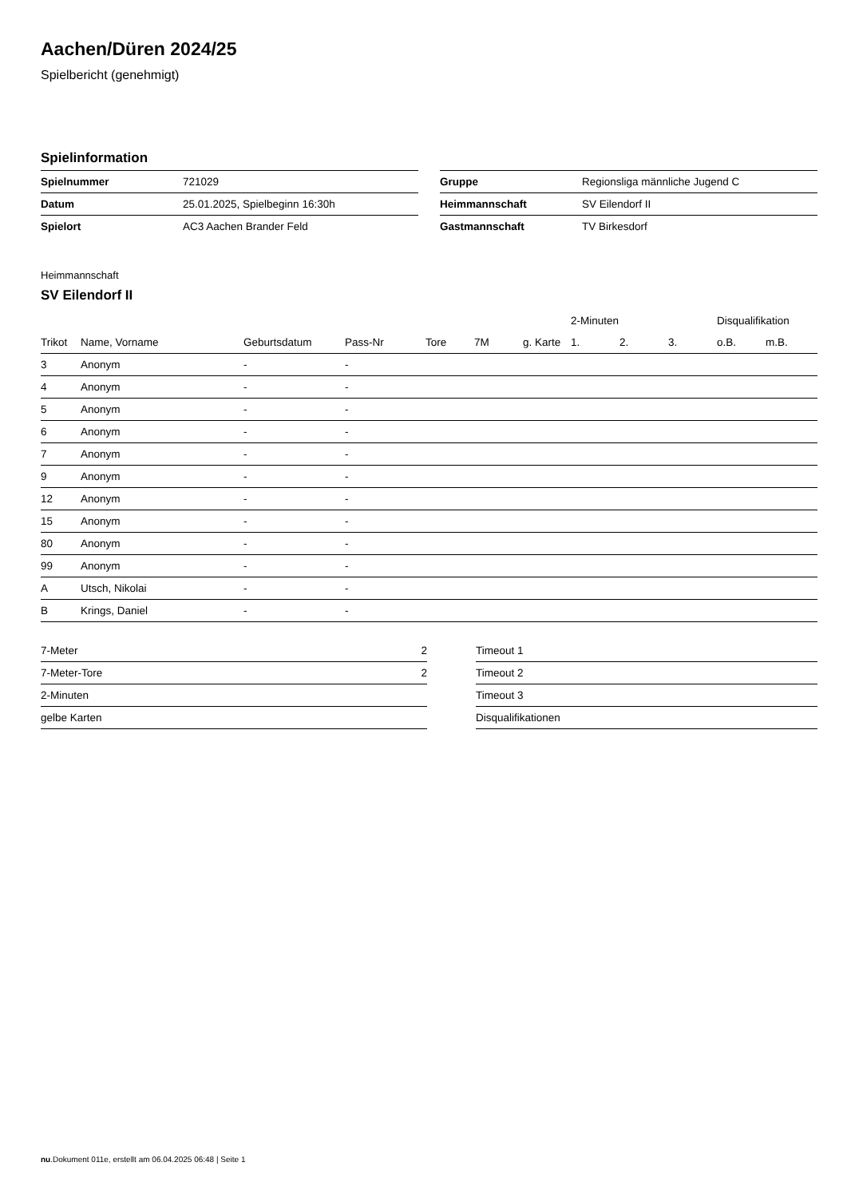Aachen/Düren 2024/25
Spielbericht (genehmigt)
Spielinformation
| Spielnummer | 721029 |
| Datum | 25.01.2025, Spielbeginn 16:30h |
| Spielort | AC3 Aachen Brander Feld |
| Gruppe | Regionsliga männliche Jugend C |
| Heimmannschaft | SV Eilendorf II |
| Gastmannschaft | TV Birkesdorf |
Heimmannschaft
SV Eilendorf II
| | | | | | | | 2-Minuten | | | Disqualifikation | |
| --- | --- | --- | --- | --- | --- | --- | --- | --- | --- | --- | --- |
| Trikot | Name, Vorname | Geburtsdatum | Pass-Nr | Tore | 7M | g. Karte | 1. | 2. | 3. | o.B. | m.B. |
| 3 | Anonym | - | - | | | | | | | | |
| 4 | Anonym | - | - | | | | | | | | |
| 5 | Anonym | - | - | | | | | | | | |
| 6 | Anonym | - | - | | | | | | | | |
| 7 | Anonym | - | - | | | | | | | | |
| 9 | Anonym | - | - | | | | | | | | |
| 12 | Anonym | - | - | | | | | | | | |
| 15 | Anonym | - | - | | | | | | | | |
| 80 | Anonym | - | - | | | | | | | | |
| 99 | Anonym | - | - | | | | | | | | |
| A | Utsch, Nikolai | - | - | | | | | | | | |
| B | Krings, Daniel | - | - | | | | | | | | |
| 7-Meter | 2 |
| 7-Meter-Tore | 2 |
| 2-Minuten | |
| gelbe Karten | |
| Timeout 1 |
| Timeout 2 |
| Timeout 3 |
| Disqualifikationen |
nu.Dokument 011e, erstellt am 06.04.2025 06:48 | Seite 1